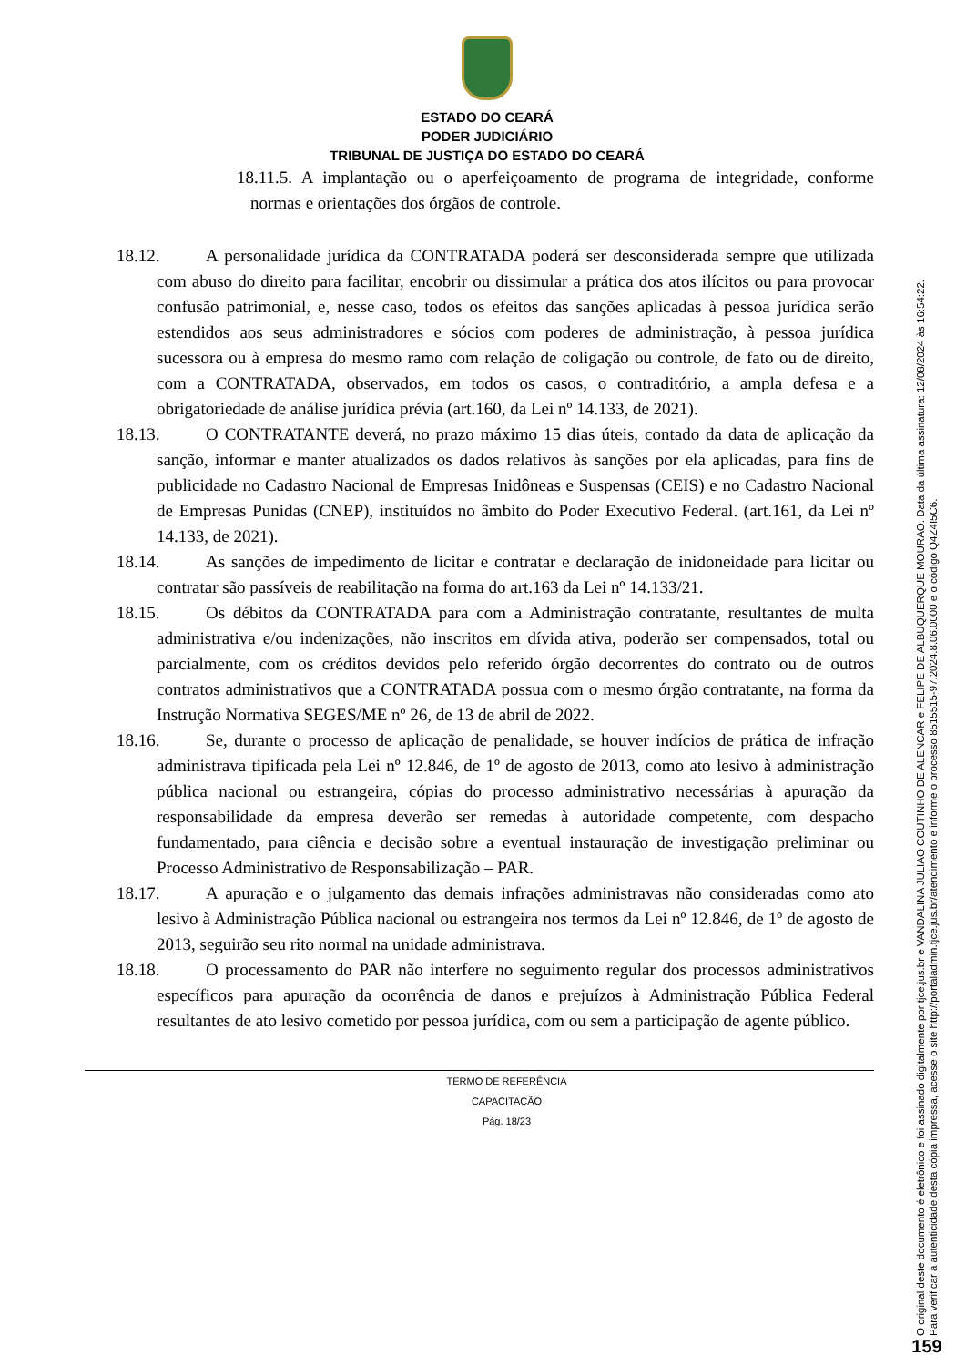ESTADO DO CEARÁ
PODER JUDICIÁRIO
TRIBUNAL DE JUSTIÇA DO ESTADO DO CEARÁ
18.11.5. A implantação ou o aperfeiçoamento de programa de integridade, conforme normas e orientações dos órgãos de controle.
18.12. A personalidade jurídica da CONTRATADA poderá ser desconsiderada sempre que utilizada com abuso do direito para facilitar, encobrir ou dissimular a prática dos atos ilícitos ou para provocar confusão patrimonial, e, nesse caso, todos os efeitos das sanções aplicadas à pessoa jurídica serão estendidos aos seus administradores e sócios com poderes de administração, à pessoa jurídica sucessora ou à empresa do mesmo ramo com relação de coligação ou controle, de fato ou de direito, com a CONTRATADA, observados, em todos os casos, o contraditório, a ampla defesa e a obrigatoriedade de análise jurídica prévia (art.160, da Lei nº 14.133, de 2021).
18.13. O CONTRATANTE deverá, no prazo máximo 15 dias úteis, contado da data de aplicação da sanção, informar e manter atualizados os dados relativos às sanções por ela aplicadas, para fins de publicidade no Cadastro Nacional de Empresas Inidôneas e Suspensas (CEIS) e no Cadastro Nacional de Empresas Punidas (CNEP), instituídos no âmbito do Poder Executivo Federal. (art.161, da Lei nº 14.133, de 2021).
18.14. As sanções de impedimento de licitar e contratar e declaração de inidoneidade para licitar ou contratar são passíveis de reabilitação na forma do art.163 da Lei nº 14.133/21.
18.15. Os débitos da CONTRATADA para com a Administração contratante, resultantes de multa administrativa e/ou indenizações, não inscritos em dívida ativa, poderão ser compensados, total ou parcialmente, com os créditos devidos pelo referido órgão decorrentes do contrato ou de outros contratos administrativos que a CONTRATADA possua com o mesmo órgão contratante, na forma da Instrução Normativa SEGES/ME nº 26, de 13 de abril de 2022.
18.16. Se, durante o processo de aplicação de penalidade, se houver indícios de prática de infração administrava tipificada pela Lei nº 12.846, de 1º de agosto de 2013, como ato lesivo à administração pública nacional ou estrangeira, cópias do processo administrativo necessárias à apuração da responsabilidade da empresa deverão ser remedas à autoridade competente, com despacho fundamentado, para ciência e decisão sobre a eventual instauração de investigação preliminar ou Processo Administrativo de Responsabilização – PAR.
18.17. A apuração e o julgamento das demais infrações administravas não consideradas como ato lesivo à Administração Pública nacional ou estrangeira nos termos da Lei nº 12.846, de 1º de agosto de 2013, seguirão seu rito normal na unidade administrava.
18.18. O processamento do PAR não interfere no seguimento regular dos processos administrativos específicos para apuração da ocorrência de danos e prejuízos à Administração Pública Federal resultantes de ato lesivo cometido por pessoa jurídica, com ou sem a participação de agente público.
TERMO DE REFERÊNCIA
CAPACITAÇÃO
Pág. 18/23
O original deste documento é eletrônico e foi assinado digitalmente por tjce.jus.br e VANDALINA JULIAO COUTINHO DE ALENCAR e FELIPE DE ALBUQUERQUE MOURAO. Data da última assinatura: 12/08/2024 às 16:54:22.
Para verificar a autenticidade desta cópia impressa, acesse o site http://portaladmin.tjce.jus.br/atendimento e informe o processo 8515515-97.2024.8.06.0000 e o código Q4Z4I5C6.
159